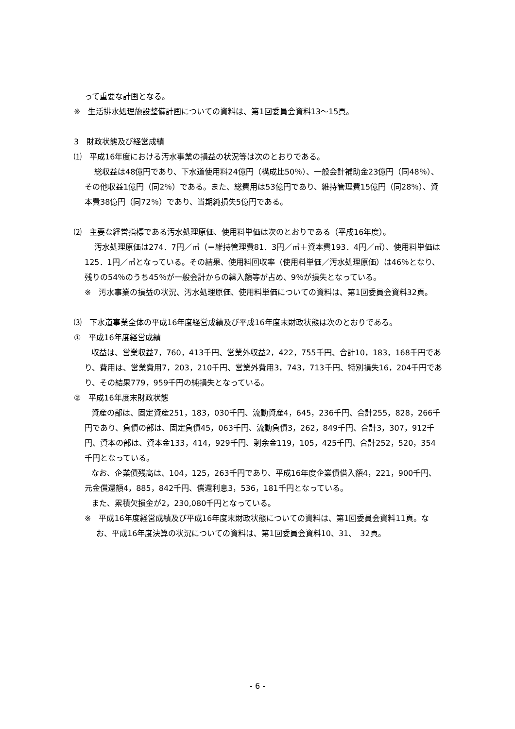って重要な計画となる。
※　生活排水処理施設整備計画についての資料は、第1回委員会資料13〜15頁。
3　財政状態及び経営成績
⑴　平成16年度における汚水事業の損益の状況等は次のとおりである。
総収益は48億円であり、下水道使用料24億円（構成比50％）、一般会計補助金23億円（同48％）、その他収益1億円（同2％）である。また、総費用は53億円であり、維持管理費15億円（同28％）、資本費38億円（同72％）であり、当期純損失5億円である。
⑵　主要な経営指標である汚水処理原価、使用料単価は次のとおりである（平成16年度）。
汚水処理原価は274．7円／㎥（＝維持管理費81．3円／㎥＋資本費193．4円／㎥）、使用料単価は125．1円／㎥となっている。その結果、使用料回収率（使用料単価／汚水処理原価）は46％となり、残りの54％のうち45％が一般会計からの繰入額等が占め、9％が損失となっている。
※　汚水事業の損益の状況、汚水処理原価、使用料単価についての資料は、第1回委員会資料32頁。
⑶　下水道事業全体の平成16年度経営成績及び平成16年度末財政状態は次のとおりである。
①　平成16年度経営成績
収益は、営業収益7，760，413千円、営業外収益2，422，755千円、合計10，183，168千円であり、費用は、営業費用7，203，210千円、営業外費用3，743，713千円、特別損失16，204千円であり、その結果779，959千円の純損失となっている。
②　平成16年度末財政状態
資産の部は、固定資産251，183，030千円、流動資産4，645，236千円、合計255，828，266千円であり、負債の部は、固定負債45，063千円、流動負債3，262，849千円、合計3，307，912千円、資本の部は、資本金133，414，929千円、剰余金119，105，425千円、合計252，520，354千円となっている。
なお、企業債残高は、104，125，263千円であり、平成16年度企業債借入額4，221，900千円、元金償還額4，885，842千円、償還利息3，536，181千円となっている。
また、累積欠損金が2，230,080千円となっている。
※　平成16年度経営成績及び平成16年度末財政状態についての資料は、第1回委員会資料11頁。なお、平成16年度決算の状況についての資料は、第1回委員会資料10、31、　32頁。
- 6 -